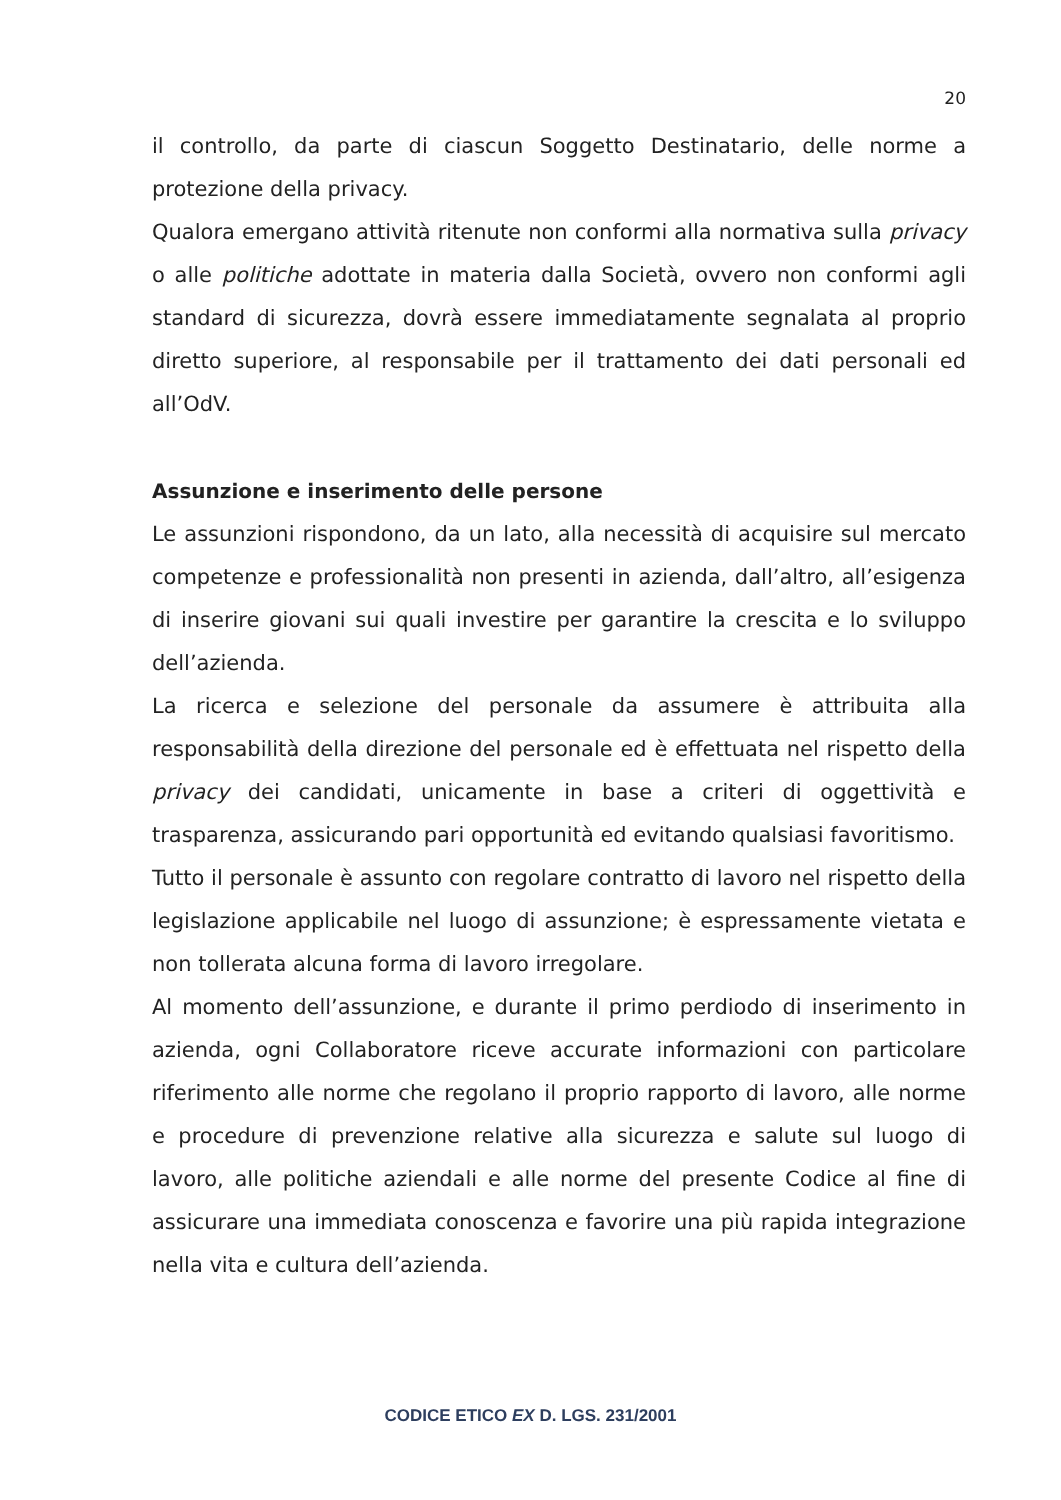20
il controllo, da parte di ciascun Soggetto Destinatario, delle norme a protezione della privacy.
Qualora emergano attività ritenute non conformi alla normativa sulla privacy o alle politiche adottate in materia dalla Società, ovvero non conformi agli standard di sicurezza, dovrà essere immediatamente segnalata al proprio diretto superiore, al responsabile per il trattamento dei dati personali ed all’OdV.
Assunzione e inserimento delle persone
Le assunzioni rispondono, da un lato, alla necessità di acquisire sul mercato competenze e professionalità non presenti in azienda, dall’altro, all’esigenza di inserire giovani sui quali investire per garantire la crescita e lo sviluppo dell’azienda.
La ricerca e selezione del personale da assumere è attribuita alla responsabilità della direzione del personale ed è effettuata nel rispetto della privacy dei candidati, unicamente in base a criteri di oggettività e trasparenza, assicurando pari opportunità ed evitando qualsiasi favoritismo.
Tutto il personale è assunto con regolare contratto di lavoro nel rispetto della legislazione applicabile nel luogo di assunzione; è espressamente vietata e non tollerata alcuna forma di lavoro irregolare.
Al momento dell’assunzione, e durante il primo perdiodo di inserimento in azienda, ogni Collaboratore riceve accurate informazioni con particolare riferimento alle norme che regolano il proprio rapporto di lavoro, alle norme e procedure di prevenzione relative alla sicurezza e salute sul luogo di lavoro, alle politiche aziendali e alle norme del presente Codice al fine di assicurare una immediata conoscenza e favorire una più rapida integrazione nella vita e cultura dell’azienda.
CODICE ETICO EX D. LGS. 231/2001